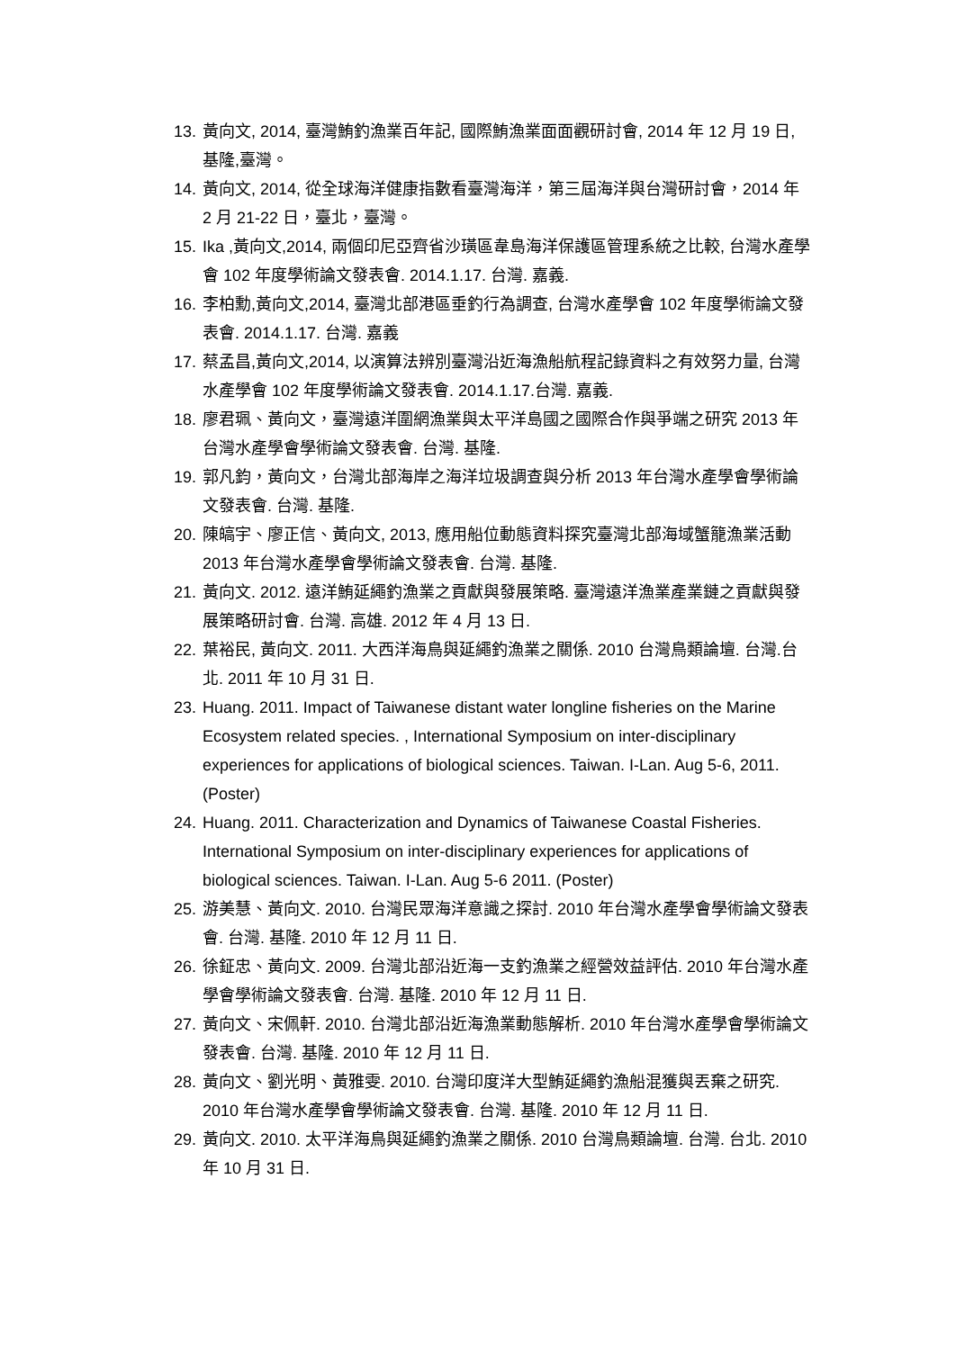13. 黃向文, 2014, 臺灣鮪釣漁業百年記, 國際鮪漁業面面觀研討會, 2014 年 12 月 19 日, 基隆,臺灣。
14. 黃向文, 2014, 從全球海洋健康指數看臺灣海洋，第三屆海洋與台灣研討會，2014 年 2 月 21-22 日，臺北，臺灣。
15. Ika ,黃向文,2014, 兩個印尼亞齊省沙璜區韋島海洋保護區管理系統之比較, 台灣水產學會 102 年度學術論文發表會. 2014.1.17. 台灣. 嘉義.
16. 李柏勳,黃向文,2014, 臺灣北部港區垂釣行為調查, 台灣水產學會 102 年度學術論文發表會. 2014.1.17. 台灣. 嘉義
17. 蔡孟昌,黃向文,2014, 以演算法辨別臺灣沿近海漁船航程記錄資料之有效努力量, 台灣水產學會 102 年度學術論文發表會. 2014.1.17.台灣. 嘉義.
18. 廖君珮、黃向文，臺灣遠洋圍網漁業與太平洋島國之國際合作與爭端之研究 2013 年台灣水產學會學術論文發表會. 台灣. 基隆.
19. 郭凡鈞，黃向文，台灣北部海岸之海洋垃圾調查與分析 2013 年台灣水產學會學術論文發表會. 台灣. 基隆.
20. 陳皜宇、廖正信、黃向文, 2013, 應用船位動態資料探究臺灣北部海域蟹籠漁業活動 2013 年台灣水產學會學術論文發表會. 台灣. 基隆.
21. 黃向文. 2012. 遠洋鮪延繩釣漁業之貢獻與發展策略. 臺灣遠洋漁業產業鏈之貢獻與發展策略研討會. 台灣. 高雄. 2012 年 4 月 13 日.
22. 葉裕民, 黃向文. 2011. 大西洋海鳥與延繩釣漁業之關係. 2010 台灣鳥類論壇. 台灣.台北. 2011 年 10 月 31 日.
23. Huang. 2011. Impact of Taiwanese distant water longline fisheries on the Marine Ecosystem related species. , International Symposium on inter-disciplinary experiences for applications of biological sciences. Taiwan. I-Lan. Aug 5-6, 2011.(Poster)
24. Huang. 2011. Characterization and Dynamics of Taiwanese Coastal Fisheries. International Symposium on inter-disciplinary experiences for applications of biological sciences. Taiwan. I-Lan. Aug 5-6 2011. (Poster)
25. 游美慧、黃向文. 2010. 台灣民眾海洋意識之探討. 2010 年台灣水產學會學術論文發表會. 台灣. 基隆. 2010 年 12 月 11 日.
26. 徐鉦忠、黃向文. 2009. 台灣北部沿近海一支釣漁業之經營效益評估. 2010 年台灣水產學會學術論文發表會. 台灣. 基隆. 2010 年 12 月 11 日.
27. 黃向文、宋佩軒. 2010. 台灣北部沿近海漁業動態解析. 2010 年台灣水產學會學術論文發表會. 台灣. 基隆. 2010 年 12 月 11 日.
28. 黃向文、劉光明、黃雅雯. 2010. 台灣印度洋大型鮪延繩釣漁船混獲與丟棄之研究. 2010 年台灣水產學會學術論文發表會. 台灣. 基隆. 2010 年 12 月 11 日.
29. 黃向文. 2010. 太平洋海鳥與延繩釣漁業之關係. 2010 台灣鳥類論壇. 台灣. 台北. 2010 年 10 月 31 日.